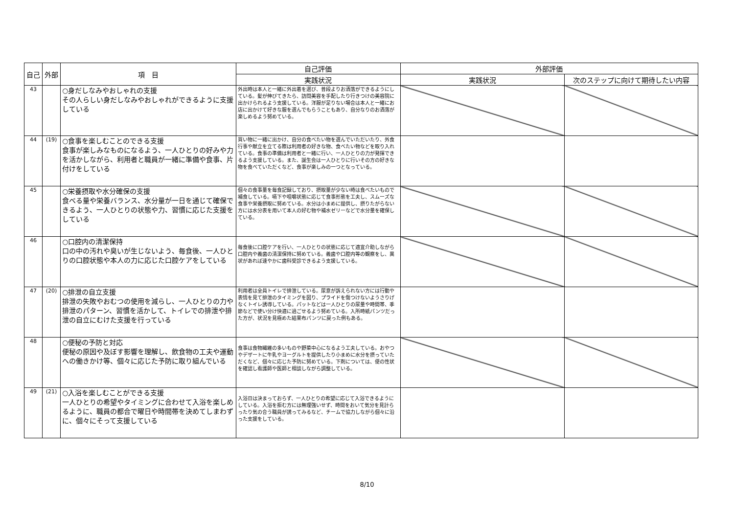| 自己 | 外部 | 項 目 | 自己評価 | 外部評価 | |
| --- | --- | --- | --- | --- | --- |
| | | | 実践状況 | 実践状況 | 次のステップに向けて期待したい内容 |
| 43 | | ○身だしなみやおしゃれの支援 その人らしい身だしなみやおしゃれができるように支援している | 外出時は本人と一緒に外出着を選び、普段よりお洒落ができるようにしている。髪が伸びてきたら、訪問美容を手配したり行きつけの美容院に出かけられるよう支援している。洋服が足りない場合は本人と一緒にお店に出かけて好きな服を選んでもらうこともあり、自分なりのお洒落が楽しめるよう努めている。 | | |
| 44 | (19) | ○食事を楽しむことのできる支援 食事が楽しみなものになるよう、一人ひとりの好みや力を活かしながら、利用者と職員が一緒に準備や食事、片付けをしている | 買い物に一緒に出かけ、自分の食べたい物を選んでいただいたり、外食行事や献立を立てる際は利用者の好きな物、食べたい物などを取り入れている。食事の準備は利用者と一緒に行い、一人ひとりの力が発揮できるよう支援している。また、誕生会は一人ひとりに行いその方の好きな物を食べていただくなど、食事が楽しみの一つとなっている。 | | |
| 45 | | ○栄養摂取や水分確保の支援 食べる量や栄養バランス、水分量が一日を通じて確保できるよう、一人ひとりの状態や力、習慣に応じた支援をしている | 個々の食事量を毎食記録しており、摂取量が少ない時は食べたいもので補食している。嚥下や咀嚼状態に応じて食事形態を工夫し、スムーズな食事や栄養摂取に努めている。水分は小まめに提供し、摂りたがらない方には水分表を用いて本人の好む物や補水ゼリーなどで水分量を確保している。 | | |
| 46 | | ○口腔内の清潔保持 口の中の汚れや臭いが生じないよう、毎食後、一人ひとりの口腔状態や本人の力に応じた口腔ケアをしている | 毎食後に口腔ケアを行い、一人ひとりの状態に応じて適宜介助しながら口腔内や義歯の清潔保持に努めている。義歯や口腔内等の観察をし、異状があれば速やかに歯科受診できるよう支援している。 | | |
| 47 | (20) | ○排泄の自立支援 排泄の失敗やおむつの使用を減らし、一人ひとりの力や排泄のパターン、習慣を活かして、トイレでの排泄や排泄の自立にむけた支援を行っている | 利用者は全員トイレで排泄している。尿意が訴えられない方には行動や表情を見て排泄のタイミングを図り、プライドを傷つけないようさりげなくトイレ誘導している。パットなどは一人ひとりの尿量や時間帯、季節などで使い分け快適に過ごせるよう努めている。入所時紙パンツだった方が、状況を見極めた結果布パンツに戻った例もある。 | | |
| 48 | | ○便秘の予防と対応 便秘の原因や及ぼす影響を理解し、飲食物の工夫や運動への働きかけ等、個々に応じた予防に取り組んでいる | 食事は食物繊維の多いものや野菜中心になるよう工夫している。おやつやデザートに牛乳やヨーグルトを提供したり小まめに水分を摂っていただくなど、個々に応じた予防に努めている。下剤については、便の性状を確認し看護師や医師と相談しながら調整している。 | | |
| 49 | (21) | ○入浴を楽しむことができる支援 一人ひとりの希望やタイミングに合わせて入浴を楽しめるように、職員の都合で曜日や時間帯を決めてしまわずに、個々にそって支援している | 入浴日は決まっておらず、一人ひとりの希望に応じて入浴できるようにしている。入浴を拒む方には無理強いせず、時間をおいて気分を見計らったり気の合う職員が誘ってみるなど、チームで協力しながら個々に沿った支援をしている。 | | |
8/10